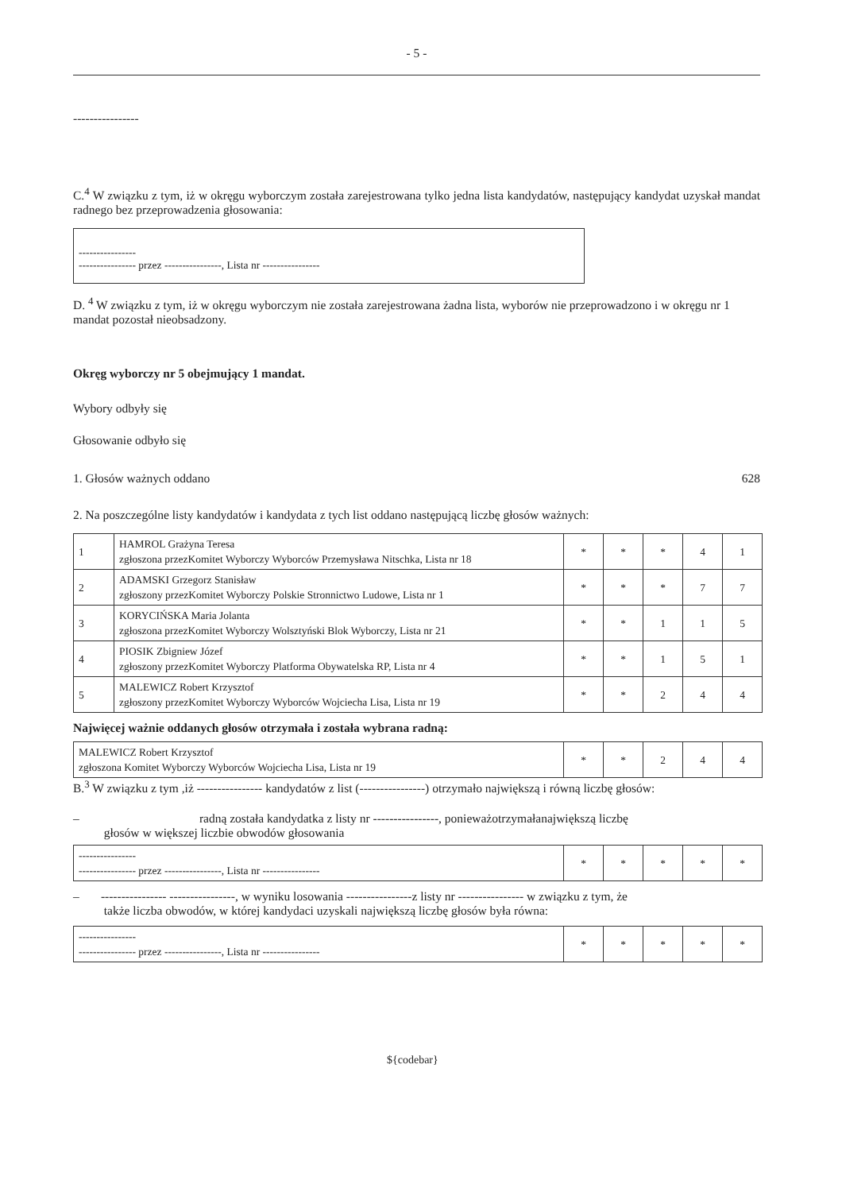- 5 -
----------------
C.<sup>4</sup> W związku z tym, iż w okręgu wyborczym została zarejestrowana tylko jedna lista kandydatów, następujący kandydat uzyskał mandat radnego bez przeprowadzenia głosowania:
----------------
---------------- przez ----------------, Lista nr ----------------
D. <sup>4</sup> W związku z tym, iż w okręgu wyborczym nie została zarejestrowana żadna lista, wyborów nie przeprowadzono i w okręgu nr 1 mandat pozostał nieobsadzony.
Okręg wyborczy nr 5 obejmujący 1 mandat.
Wybory odbyły się
Głosowanie odbyło się
1. Głosów ważnych oddano 628
2. Na poszczególne listy kandydatów i kandydata z tych list oddano następującą liczbę głosów ważnych:
| 1 | HAMROL Grażyna Teresa zgłoszona przezKomitet Wyborczy Wyborców Przemysława Nitschka, Lista nr 18 | * | * | * | 4 | 1 |
| 2 | ADAMSKI Grzegorz Stanisław zgłoszony przezKomitet Wyborczy Polskie Stronnictwo Ludowe, Lista nr 1 | * | * | * | 7 | 7 |
| 3 | KORYCIŃSKA Maria Jolanta zgłoszona przezKomitet Wyborczy Wolsztyński Blok Wyborczy, Lista nr 21 | * | * | 1 | 1 | 5 |
| 4 | PIOSIK Zbigniew Józef zgłoszony przezKomitet Wyborczy Platforma Obywatelska RP, Lista nr 4 | * | * | 1 | 5 | 1 |
| 5 | MALEWICZ Robert Krzysztof zgłoszony przezKomitet Wyborczy Wyborców Wojciecha Lisa, Lista nr 19 | * | * | 2 | 4 | 4 |
Najwięcej ważnie oddanych głosów otrzymała i została wybrana radną:
| MALEWICZ Robert Krzysztof zgłoszona Komitet Wyborczy Wyborców Wojciecha Lisa, Lista nr 19 | * | * | 2 | 4 | 4 |
B.<sup>3</sup> W związku z tym ,iż ---------------- kandydatów z list (----------------) otrzymało największą i równą liczbę głosów:
– radną została kandydatka z listy nr ----------------, ponieważotrzymałanajwiększą liczbę
głosów w większej liczbie obwodów głosowania
| ---------------- ---------------- przez ----------------, Lista nr ---------------- | * | * | * | * | * |
– ---------------- ----------------, w wyniku losowania ----------------z listy nr ---------------- w związku z tym, że
także liczba obwodów, w której kandydaci uzyskali największą liczbę głosów była równa:
| ---------------- ---------------- przez ----------------, Lista nr ---------------- | * | * | * | * | * |
${codebar}